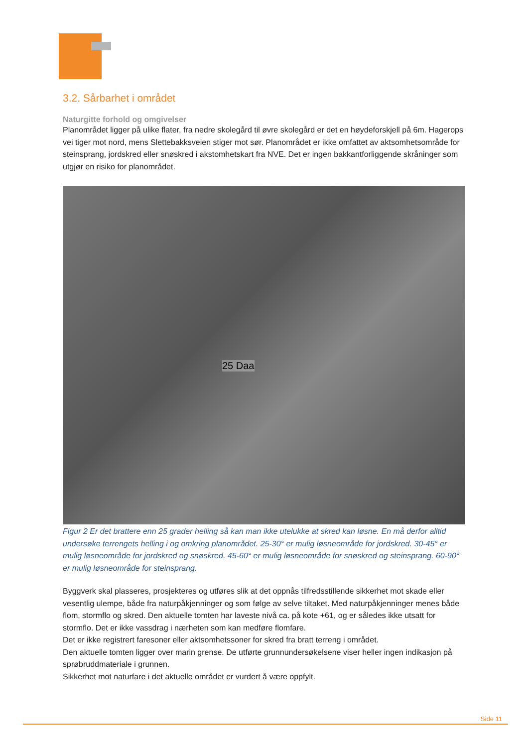3.2. Sårbarhet i området
Naturgitte forhold og omgivelser
Planområdet ligger på ulike flater, fra nedre skolegård til øvre skolegård er det en høydeforskjell på 6m. Hagerops vei tiger mot nord, mens Slettebakksveien stiger mot sør. Planområdet er ikke omfattet av aktsomhetsområde for steinsprang, jordskred eller snøskred i akstomhetskart fra NVE. Det er ingen bakkantforliggende skråninger som utgjør en risiko for planområdet.
25 Daa
Figur 2 Er det brattere enn 25 grader helling så kan man ikke utelukke at skred kan løsne. En må derfor alltid undersøke terrengets helling i og omkring planområdet. 25-30° er mulig løsneområde for jordskred. 30-45° er mulig løsneområde for jordskred og snøskred. 45-60° er mulig løsneområde for snøskred og steinsprang. 60-90° er mulig løsneområde for steinsprang.
Byggverk skal plasseres, prosjekteres og utføres slik at det oppnås tilfredsstillende sikkerhet mot skade eller vesentlig ulempe, både fra naturpåkjenninger og som følge av selve tiltaket. Med naturpåkjenninger menes både flom, stormflo og skred. Den aktuelle tomten har laveste nivå ca. på kote +61, og er således ikke utsatt for stormflo. Det er ikke vassdrag i nærheten som kan medføre flomfare.
Det er ikke registrert faresoner eller aktsomhetssoner for skred fra bratt terreng i området.
Den aktuelle tomten ligger over marin grense. De utførte grunnundersøkelsene viser heller ingen indikasjon på sprøbruddmateriale i grunnen.
Sikkerhet mot naturfare i det aktuelle området er vurdert å være oppfylt.
Side 11